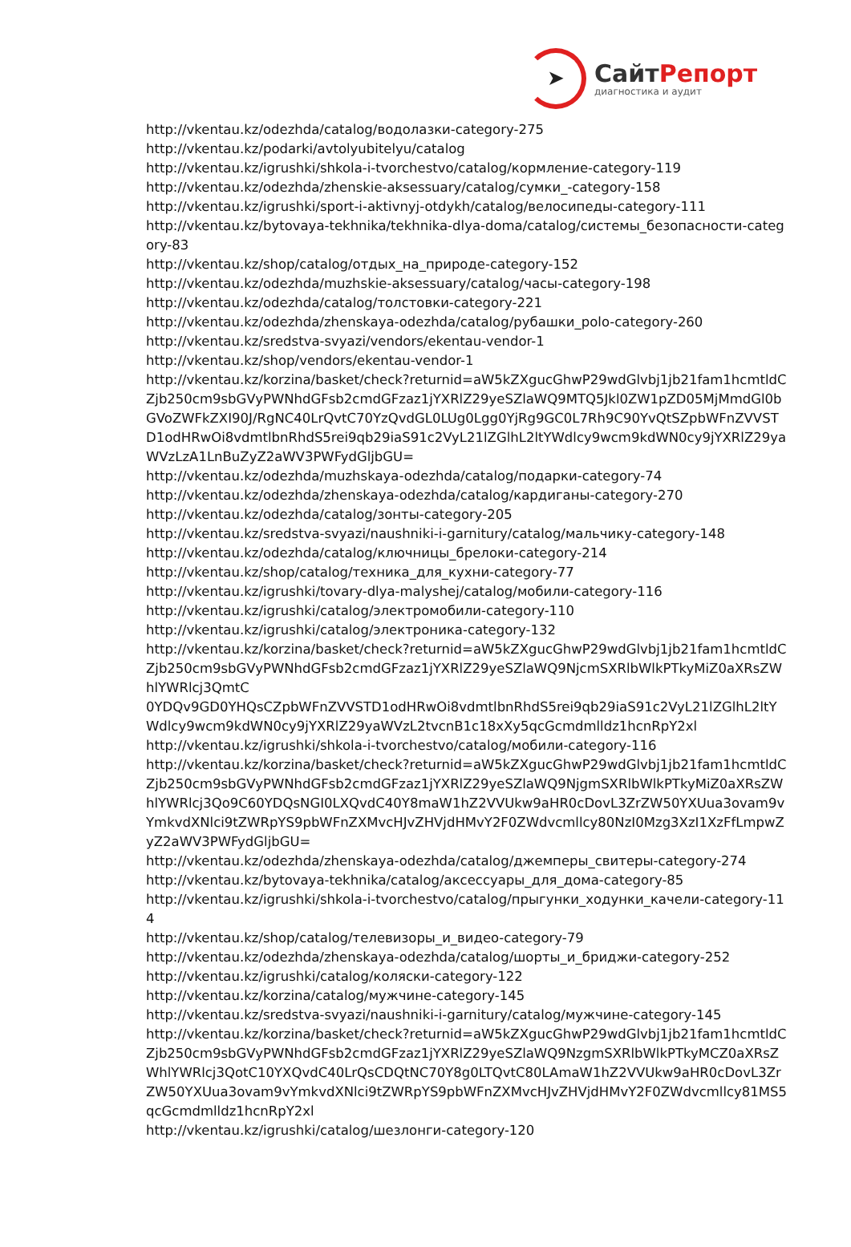➤
СайтРепорт
диагностика и аудит
http://vkentau.kz/odezhda/catalog/водолазки-category-275
http://vkentau.kz/podarki/avtolyubitelyu/catalog
http://vkentau.kz/igrushki/shkola-i-tvorchestvo/catalog/кормление-category-119
http://vkentau.kz/odezhda/zhenskie-aksessuary/catalog/сумки_-category-158
http://vkentau.kz/igrushki/sport-i-aktivnyj-otdykh/catalog/велосипеды-category-111
http://vkentau.kz/bytovaya-tekhnika/tekhnika-dlya-doma/catalog/системы_безопасности-category-83
http://vkentau.kz/shop/catalog/отдых_на_природе-category-152
http://vkentau.kz/odezhda/muzhskie-aksessuary/catalog/часы-category-198
http://vkentau.kz/odezhda/catalog/толстовки-category-221
http://vkentau.kz/odezhda/zhenskaya-odezhda/catalog/рубашки_polo-category-260
http://vkentau.kz/sredstva-svyazi/vendors/ekentau-vendor-1
http://vkentau.kz/shop/vendors/ekentau-vendor-1
http://vkentau.kz/korzina/basket/check?returnid=aW5kZXgucGhwP29wdGlvbj1jb21fam1hcmtldCZjb250cm9sbGVyPWNhdGFsb2cmdGFzaz1jYXRlZ29yeSZlaWQ9MTQ5Jkl0ZW1pZD05MjMmdGl0bGVoZWFkZXI90J/RgNC40LrQvtC70YzQvdGL0LUg0Lgg0YjRg9GC0L7Rh9C90YvQtSZpbWFnZVVSTD1odHRwOi8vdmtlbnRhdS5rei9qb29iaS91c2VyL21lZGlhL2ltYWdlcy9wcm9kdWN0cy9jYXRlZ29yaWVzLzA1LnBuZyZ2aWV3PWFydGljbGU=
http://vkentau.kz/odezhda/muzhskaya-odezhda/catalog/подарки-category-74
http://vkentau.kz/odezhda/zhenskaya-odezhda/catalog/кардиганы-category-270
http://vkentau.kz/odezhda/catalog/зонты-category-205
http://vkentau.kz/sredstva-svyazi/naushniki-i-garnitury/catalog/мальчику-category-148
http://vkentau.kz/odezhda/catalog/ключницы_брелоки-category-214
http://vkentau.kz/shop/catalog/техника_для_кухни-category-77
http://vkentau.kz/igrushki/tovary-dlya-malyshej/catalog/мобили-category-116
http://vkentau.kz/igrushki/catalog/электромобили-category-110
http://vkentau.kz/igrushki/catalog/электроника-category-132
http://vkentau.kz/korzina/basket/check?returnid=aW5kZXgucGhwP29wdGlvbj1jb21fam1hcmtldCZjb250cm9sbGVyPWNhdGFsb2cmdGFzaz1jYXRlZ29yeSZlaWQ9NjcmSXRlbWlkPTkyMiZ0aXRsZWhlYWRlcj3QmtC
0YDQv9GD0YHQsCZpbWFnZVVSTD1odHRwOi8vdmtlbnRhdS5rei9qb29iaS91c2VyL21lZGlhL2ltYWdlcy9wcm9kdWN0cy9jYXRlZ29yaWVzL2tvcnB1c18xXy5qcGcmdmlldz1hcnRpY2xl
http://vkentau.kz/igrushki/shkola-i-tvorchestvo/catalog/мобили-category-116
http://vkentau.kz/korzina/basket/check?returnid=aW5kZXgucGhwP29wdGlvbj1jb21fam1hcmtldCZjb250cm9sbGVyPWNhdGFsb2cmdGFzaz1jYXRlZ29yeSZlaWQ9NjgmSXRlbWlkPTkyMiZ0aXRsZWhlYWRlcj3Qo9C60YDQsNGI0LXQvdC40Y8maW1hZ2VVUkw9aHR0cDovL3ZrZW50YXUua3ovam9vYmkvdXNlci9tZWRpYS9pbWFnZXMvcHJvZHVjdHMvY2F0ZWdvcmllcy80NzI0Mzg3XzI1XzFfLmpwZyZ2aWV3PWFydGljbGU=
http://vkentau.kz/odezhda/zhenskaya-odezhda/catalog/джемперы_свитеры-category-274
http://vkentau.kz/bytovaya-tekhnika/catalog/аксессуары_для_дома-category-85
http://vkentau.kz/igrushki/shkola-i-tvorchestvo/catalog/прыгунки_ходунки_качели-category-114
http://vkentau.kz/shop/catalog/телевизоры_и_видео-category-79
http://vkentau.kz/odezhda/zhenskaya-odezhda/catalog/шорты_и_бриджи-category-252
http://vkentau.kz/igrushki/catalog/коляски-category-122
http://vkentau.kz/korzina/catalog/мужчине-category-145
http://vkentau.kz/sredstva-svyazi/naushniki-i-garnitury/catalog/мужчине-category-145
http://vkentau.kz/korzina/basket/check?returnid=aW5kZXgucGhwP29wdGlvbj1jb21fam1hcmtldCZjb250cm9sbGVyPWNhdGFsb2cmdGFzaz1jYXRlZ29yeSZlaWQ9NzgmSXRlbWlkPTkyMCZ0aXRsZWhlYWRlcj3QotC10YXQvdC40LrQsCDQtNC70Y8g0LTQvtC80LAmaW1hZ2VVUkw9aHR0cDovL3ZrZW50YXUua3ovam9vYmkvdXNlci9tZWRpYS9pbWFnZXMvcHJvZHVjdHMvY2F0ZWdvcmllcy81MS5qcGcmdmlldz1hcnRpY2xl
http://vkentau.kz/igrushki/catalog/шезлонги-category-120